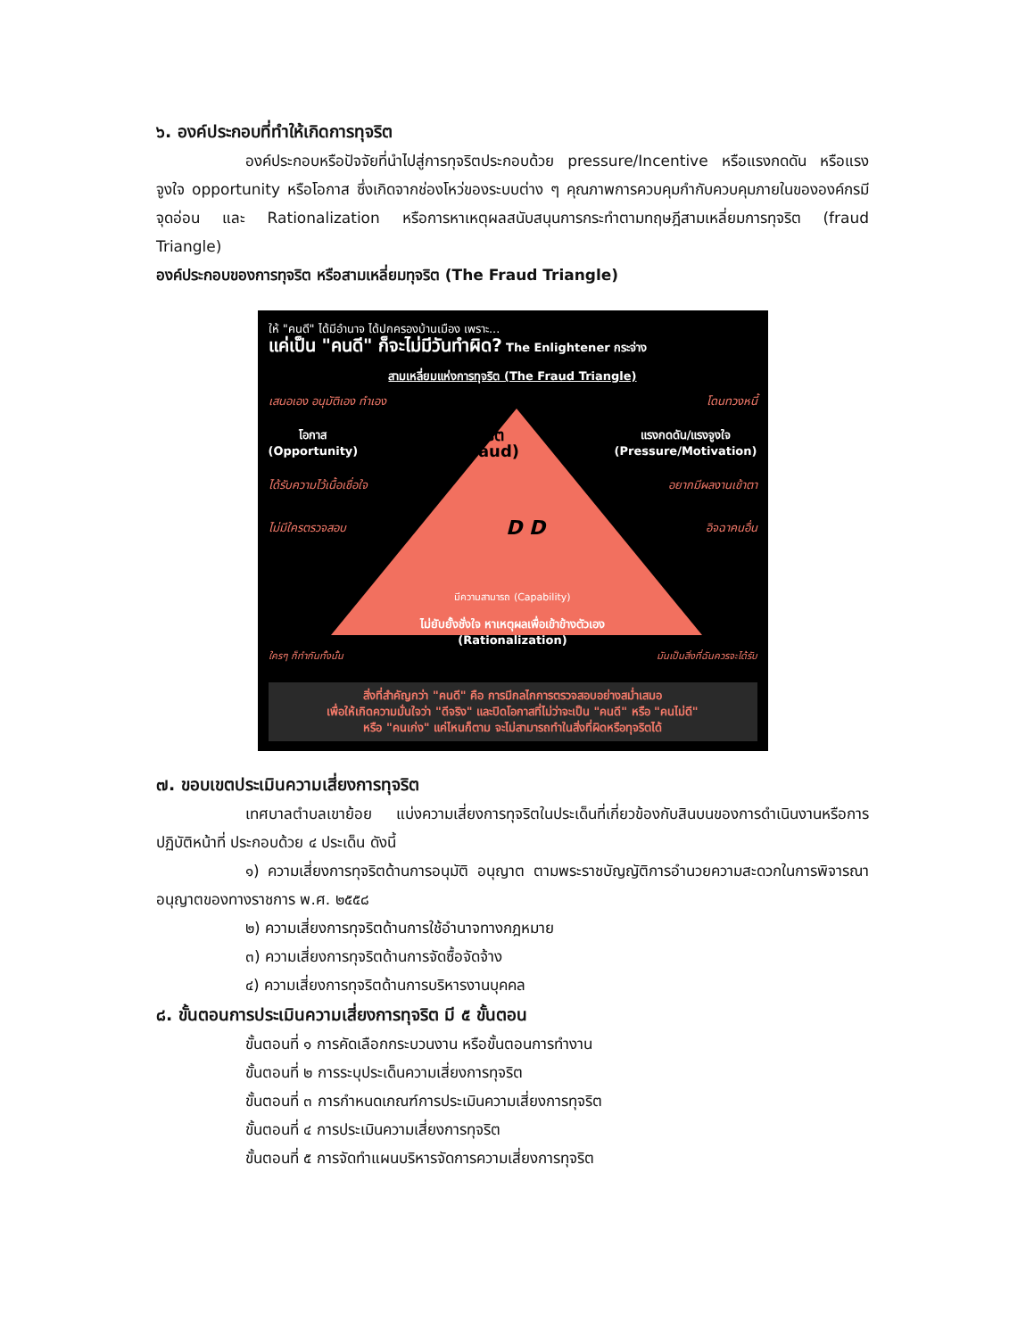๖. องค์ประกอบที่ทำให้เกิดการทุจริต
องค์ประกอบหรือปัจจัยที่นำไปสู่การทุจริตประกอบด้วย pressure/Incentive หรือแรงกดดัน หรือแรงจูงใจ opportunity หรือโอกาส ซึ่งเกิดจากช่องโหว่ของระบบต่าง ๆ คุณภาพการควบคุมกำกับควบคุมภายในขององค์กรมีจุดอ่อน และ Rationalization หรือการหาเหตุผลสนับสนุนการกระทำตามทฤษฎีสามเหลี่ยมการทุจริต (fraud Triangle)
องค์ประกอบของการทุจริต หรือสามเหลี่ยมทุจริต (The Fraud Triangle)
ให้ "คนดี" ได้มีอำนาจ ได้ปกครองบ้านเมือง เพราะ...
แค่เป็น "คนดี" ก็จะไม่มีวันทำผิด? The Enlightener กระจ่าง
สามเหลี่ยมแห่งการทุจริต (The Fraud Triangle)
เสนอเอง อนุมัติเอง ทำเอง โดนทวงหนี้
โอกาส
(Opportunity) ทุจริต
(Fraud) แรงกดดัน/แรงจูงใจ
(Pressure/Motivation)
ได้รับความไว้เนื้อเชื่อใจ อยากมีผลงานเข้าตา
ไม่มีใครตรวจสอบ D D อิจฉาคนอื่น
มีความสามารถ (Capability)
ไม่ยับยั้งชั่งใจ หาเหตุผลเพื่อเข้าข้างตัวเอง
(Rationalization)
ใครๆ ก็ทำกันทั้งนั้น มันเป็นสิ่งที่ฉันควรจะได้รับ
สิ่งที่สำคัญกว่า "คนดี" คือ การมีกลไกการตรวจสอบอย่างสม่ำเสมอ
เพื่อให้เกิดความมั่นใจว่า "ดีจริง" และปิดโอกาสที่ไม่ว่าจะเป็น "คนดี" หรือ "คนไม่ดี"
หรือ "คนเก่ง" แค่ไหนก็ตาม จะไม่สามารถทำในสิ่งที่ผิดหรือทุจริตได้
๗. ขอบเขตประเมินความเสี่ยงการทุจริต
เทศบาลตำบลเขาย้อย แบ่งความเสี่ยงการทุจริตในประเด็นที่เกี่ยวข้องกับสินบนของการดำเนินงานหรือการปฏิบัติหน้าที่ ประกอบด้วย ๔ ประเด็น ดังนี้
๑) ความเสี่ยงการทุจริตด้านการอนุมัติ อนุญาต ตามพระราชบัญญัติการอำนวยความสะดวกในการพิจารณาอนุญาตของทางราชการ พ.ศ. ๒๕๕๘
๒) ความเสี่ยงการทุจริตด้านการใช้อำนาจทางกฎหมาย
๓) ความเสี่ยงการทุจริตด้านการจัดซื้อจัดจ้าง
๔) ความเสี่ยงการทุจริตด้านการบริหารงานบุคคล
๘. ขั้นตอนการประเมินความเสี่ยงการทุจริต มี ๕ ขั้นตอน
ขั้นตอนที่ ๑ การคัดเลือกกระบวนงาน หรือขั้นตอนการทำงาน
ขั้นตอนที่ ๒ การระบุประเด็นความเสี่ยงการทุจริต
ขั้นตอนที่ ๓ การกำหนดเกณฑ์การประเมินความเสี่ยงการทุจริต
ขั้นตอนที่ ๔ การประเมินความเสี่ยงการทุจริต
ขั้นตอนที่ ๕ การจัดทำแผนบริหารจัดการความเสี่ยงการทุจริต